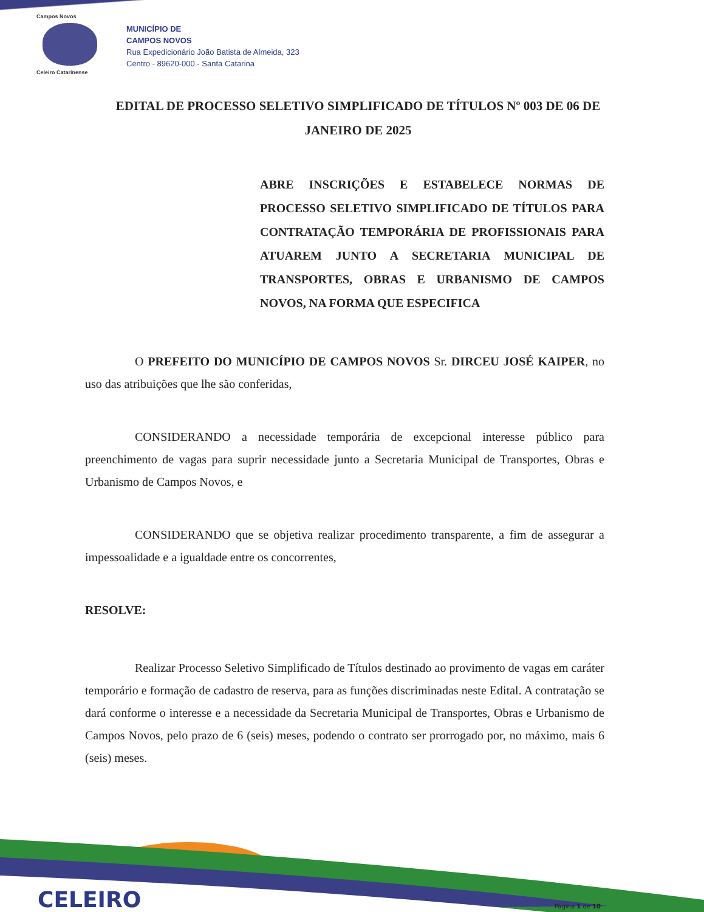Campos Novos
Celeiro Catarinense
MUNICÍPIO DE
CAMPOS NOVOS
Rua Expedicionário João Batista de Almeida, 323
Centro - 89620-000 - Santa Catarina
EDITAL DE PROCESSO SELETIVO SIMPLIFICADO DE TÍTULOS Nº 003 DE 06 DE JANEIRO DE 2025
ABRE INSCRIÇÕES E ESTABELECE NORMAS DE PROCESSO SELETIVO SIMPLIFICADO DE TÍTULOS PARA CONTRATAÇÃO TEMPORÁRIA DE PROFISSIONAIS PARA ATUAREM JUNTO A SECRETARIA MUNICIPAL DE TRANSPORTES, OBRAS E URBANISMO DE CAMPOS NOVOS, NA FORMA QUE ESPECIFICA
O PREFEITO DO MUNICÍPIO DE CAMPOS NOVOS Sr. DIRCEU JOSÉ KAIPER, no uso das atribuições que lhe são conferidas,
CONSIDERANDO a necessidade temporária de excepcional interesse público para preenchimento de vagas para suprir necessidade junto a Secretaria Municipal de Transportes, Obras e Urbanismo de Campos Novos, e
CONSIDERANDO que se objetiva realizar procedimento transparente, a fim de assegurar a impessoalidade e a igualdade entre os concorrentes,
RESOLVE:
Realizar Processo Seletivo Simplificado de Títulos destinado ao provimento de vagas em caráter temporário e formação de cadastro de reserva, para as funções discriminadas neste Edital. A contratação se dará conforme o interesse e a necessidade da Secretaria Municipal de Transportes, Obras e Urbanismo de Campos Novos, pelo prazo de 6 (seis) meses, podendo o contrato ser prorrogado por, no máximo, mais 6 (seis) meses.
CELEIRO Página 1 de 10